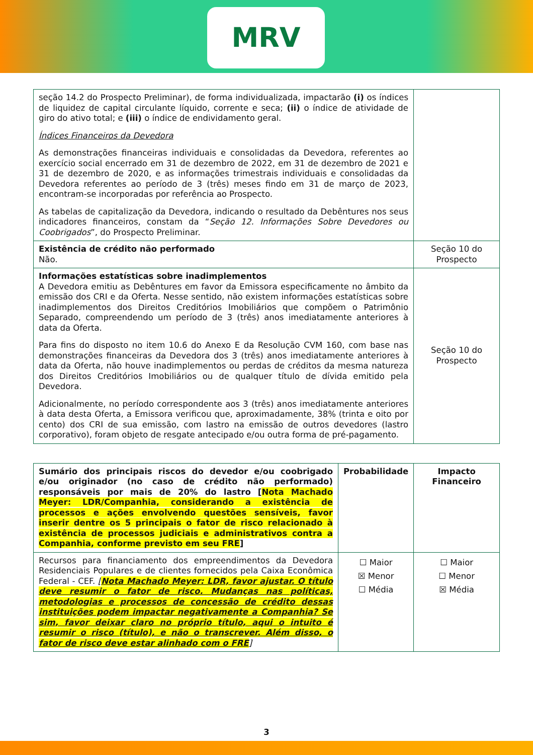MRV
| seção 14.2 do Prospecto Preliminar), de forma individualizada, impactarão (i) os índices de liquidez de capital circulante líquido, corrente e seca; (ii) o índice de atividade de giro do ativo total; e (iii) o índice de endividamento geral. Índices Financeiros da Devedora As demonstrações financeiras individuais e consolidadas da Devedora, referentes ao exercício social encerrado em 31 de dezembro de 2022, em 31 de dezembro de 2021 e 31 de dezembro de 2020, e as informações trimestrais individuais e consolidadas da Devedora referentes ao período de 3 (três) meses findo em 31 de março de 2023, encontram-se incorporadas por referência ao Prospecto. As tabelas de capitalização da Devedora, indicando o resultado da Debêntures nos seus indicadores financeiros, constam da “ Seção 12. Informações Sobre Devedores ou Coobrigados ”, do Prospecto Preliminar. | |
| Existência de crédito não performado Não. | Seção 10 do Prospecto |
| Informações estatísticas sobre inadimplementos A Devedora emitiu as Debêntures em favor da Emissora especificamente no âmbito da emissão dos CRI e da Oferta. Nesse sentido, não existem informações estatísticas sobre inadimplementos dos Direitos Creditórios Imobiliários que compõem o Patrimônio Separado, compreendendo um período de 3 (três) anos imediatamente anteriores à data da Oferta. Para fins do disposto no item 10.6 do Anexo E da Resolução CVM 160, com base nas demonstrações financeiras da Devedora dos 3 (três) anos imediatamente anteriores à data da Oferta, não houve inadimplementos ou perdas de créditos da mesma natureza dos Direitos Creditórios Imobiliários ou de qualquer título de dívida emitido pela Devedora. Adicionalmente, no período correspondente aos 3 (três) anos imediatamente anteriores à data desta Oferta, a Emissora verificou que, aproximadamente, 38% (trinta e oito por cento) dos CRI de sua emissão, com lastro na emissão de outros devedores (lastro corporativo), foram objeto de resgate antecipado e/ou outra forma de pré-pagamento. | Seção 10 do Prospecto |
| Sumário dos principais riscos do devedor e/ou coobrigado e/ou originador (no caso de crédito não performado) responsáveis por mais de 20% do lastro [ Nota Machado Meyer: LDR/Companhia, considerando a existência de processos e ações envolvendo questões sensíveis, favor inserir dentre os 5 principais o fator de risco relacionado à existência de processos judiciais e administrativos contra a Companhia, conforme previsto em seu FRE ] | Probabilidade | Impacto Financeiro |
| --- | --- | --- |
| Recursos para financiamento dos empreendimentos da Devedora Residenciais Populares e de clientes fornecidos pela Caixa Econômica Federal - CEF. [ Nota Machado Meyer: LDR, favor ajustar. O título deve resumir o fator de risco. Mudanças nas políticas, metodologias e processos de concessão de crédito dessas instituições podem impactar negativamente a Companhia? Se sim, favor deixar claro no próprio título, aqui o intuito é resumir o risco (título), e não o transcrever. Além disso, o fator de risco deve estar alinhado com o FRE ] | ☐ Maior ☒ Menor ☐ Média | ☐ Maior ☐ Menor ☒ Média |
3